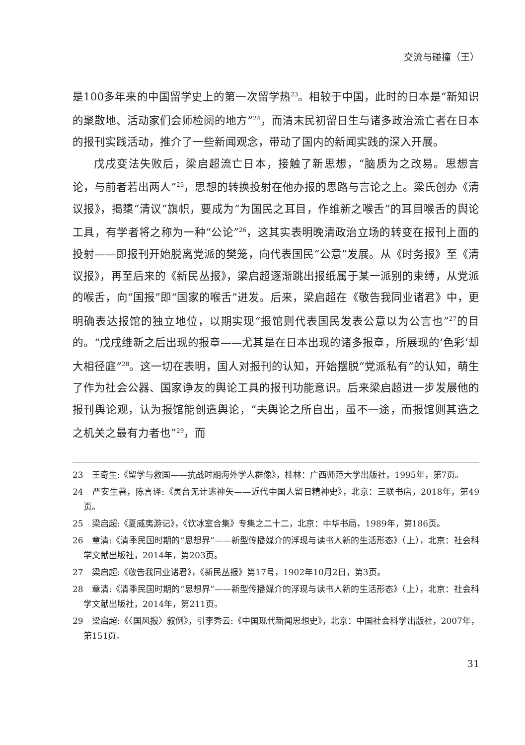交流与碰撞（王）
是100多年来的中国留学史上的第一次留学热<sup>23</sup>。相较于中国，此时的日本是“新知识的聚散地、活动家们会师检阅的地方”<sup>24</sup>，而清末民初留日生与诸多政治流亡者在日本的报刊实践活动，推介了一些新闻观念，带动了国内的新闻实践的深入开展。
戊戌变法失败后，梁启超流亡日本，接触了新思想，“脑质为之改易。思想言论，与前者若出两人”<sup>25</sup>，思想的转换投射在他办报的思路与言论之上。梁氏创办《清议报》，揭橥“清议”旗帜，要成为“为国民之耳目，作维新之喉舌”的耳目喉舌的舆论工具，有学者将之称为一种“公论”<sup>26</sup>，这其实表明晚清政治立场的转变在报刊上面的投射——即报刊开始脱离党派的樊笼，向代表国民“公意”发展。从《时务报》至《清议报》，再至后来的《新民丛报》，梁启超逐渐跳出报纸属于某一派别的束缚，从党派的喉舌，向“国报”即“国家的喉舌”进发。后来，梁启超在《敬告我同业诸君》中，更明确表达报馆的独立地位，以期实现“报馆则代表国民发表公意以为公言也”<sup>27</sup>的目的。“戊戌维新之后出现的报章——尤其是在日本出现的诸多报章，所展现的‘色彩’却大相径庭”<sup>28</sup>。这一切在表明，国人对报刊的认知，开始摆脱“党派私有”的认知，萌生了作为社会公器、国家诤友的舆论工具的报刊功能意识。后来梁启超进一步发展他的报刊舆论观，认为报馆能创造舆论，“夫舆论之所自出，虽不一途，而报馆则其造之之机关之最有力者也”<sup>29</sup>，而
23　王奇生:《留学与救国——抗战时期海外学人群像》，桂林：广西师范大学出版社，1995年，第7页。
24　严安生著，陈言译:《灵台无计逃神矢——近代中国人留日精神史》，北京：三联书店，2018年，第49页。
25　梁启超:《夏威夷游记》，《饮冰室合集》专集之二十二，北京：中华书局，1989年，第186页。
26　章清:《清季民国时期的“思想界”——新型传播媒介的浮现与读书人新的生活形态》（上），北京：社会科学文献出版社，2014年，第203页。
27　梁启超:《敬告我同业诸君》，《新民丛报》第17号，1902年10月2日，第3页。
28　章清:《清季民国时期的“思想界”——新型传播媒介的浮现与读书人新的生活形态》（上），北京：社会科学文献出版社，2014年，第211页。
29　梁启超:《〈国风报〉叙例》，引李秀云:《中国现代新闻思想史》，北京：中国社会科学出版社，2007年，第151页。
31